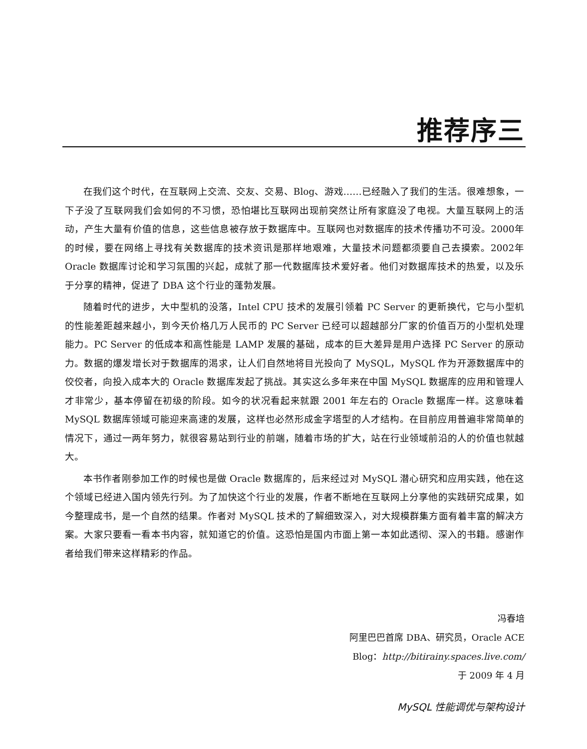推荐序三
在我们这个时代，在互联网上交流、交友、交易、Blog、游戏……已经融入了我们的生活。很难想象，一下子没了互联网我们会如何的不习惯，恐怕堪比互联网出现前突然让所有家庭没了电视。大量互联网上的活动，产生大量有价值的信息，这些信息被存放于数据库中。互联网也对数据库的技术传播功不可没。2000年的时候，要在网络上寻找有关数据库的技术资讯是那样地艰难，大量技术问题都须要自己去摸索。2002年 Oracle 数据库讨论和学习氛围的兴起，成就了那一代数据库技术爱好者。他们对数据库技术的热爱，以及乐于分享的精神，促进了 DBA 这个行业的蓬勃发展。
随着时代的进步，大中型机的没落，Intel CPU 技术的发展引领着 PC Server 的更新换代，它与小型机的性能差距越来越小，到今天价格几万人民币的 PC Server 已经可以超越部分厂家的价值百万的小型机处理能力。PC Server 的低成本和高性能是 LAMP 发展的基础，成本的巨大差异是用户选择 PC Server 的原动力。数据的爆发增长对于数据库的渴求，让人们自然地将目光投向了 MySQL，MySQL 作为开源数据库中的佼佼者，向投入成本大的 Oracle 数据库发起了挑战。其实这么多年来在中国 MySQL 数据库的应用和管理人才非常少，基本停留在初级的阶段。如今的状况看起来就跟 2001 年左右的 Oracle 数据库一样。这意味着 MySQL 数据库领域可能迎来高速的发展，这样也必然形成金字塔型的人才结构。在目前应用普遍非常简单的情况下，通过一两年努力，就很容易站到行业的前端，随着市场的扩大，站在行业领域前沿的人的价值也就越大。
本书作者刚参加工作的时候也是做 Oracle 数据库的，后来经过对 MySQL 潜心研究和应用实践，他在这个领域已经进入国内领先行列。为了加快这个行业的发展，作者不断地在互联网上分享他的实践研究成果，如今整理成书，是一个自然的结果。作者对 MySQL 技术的了解细致深入，对大规模群集方面有着丰富的解决方案。大家只要看一看本书内容，就知道它的价值。这恐怕是国内市面上第一本如此透彻、深入的书籍。感谢作者给我们带来这样精彩的作品。
冯春培
阿里巴巴首席 DBA、研究员，Oracle ACE
Blog：http://bitirainy.spaces.live.com/
于 2009 年 4 月
MySQL 性能调优与架构设计